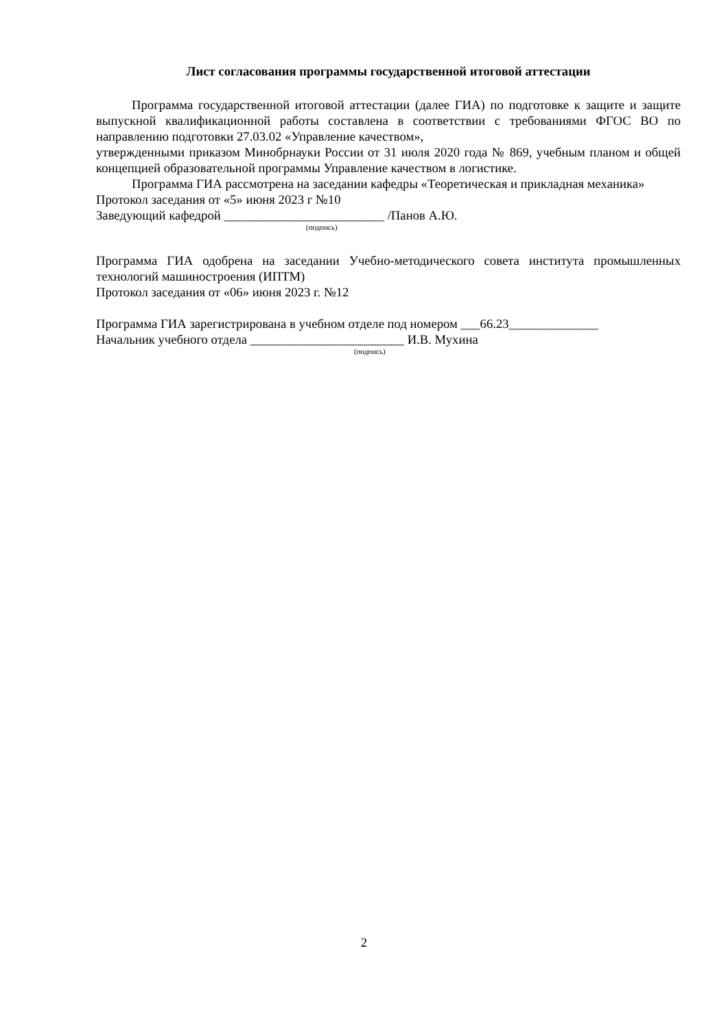Лист согласования программы государственной итоговой аттестации
Программа государственной итоговой аттестации (далее ГИА) по подготовке к защите и защите выпускной квалификационной работы составлена в соответствии с требованиями ФГОС ВО по направлению подготовки 27.03.02 «Управление качеством»,
утвержденными приказом Минобрнауки России от 31 июля 2020 года № 869, учебным планом и общей концепцией образовательной программы Управление качеством в логистике.
Программа ГИА рассмотрена на заседании кафедры «Теоретическая и прикладная механика»
Протокол заседания от «5» июня 2023 г №10
Заведующий кафедрой _________________________ /Панов А.Ю.
(подпись)
Программа ГИА одобрена на заседании Учебно-методического совета института промышленных технологий машиностроения (ИПТМ)
Протокол заседания от «06» июня 2023 г. №12
Программа ГИА зарегистрирована в учебном отделе под номером ___66.23______________
Начальник учебного отдела ________________________ И.В. Мухина
(подпись)
2